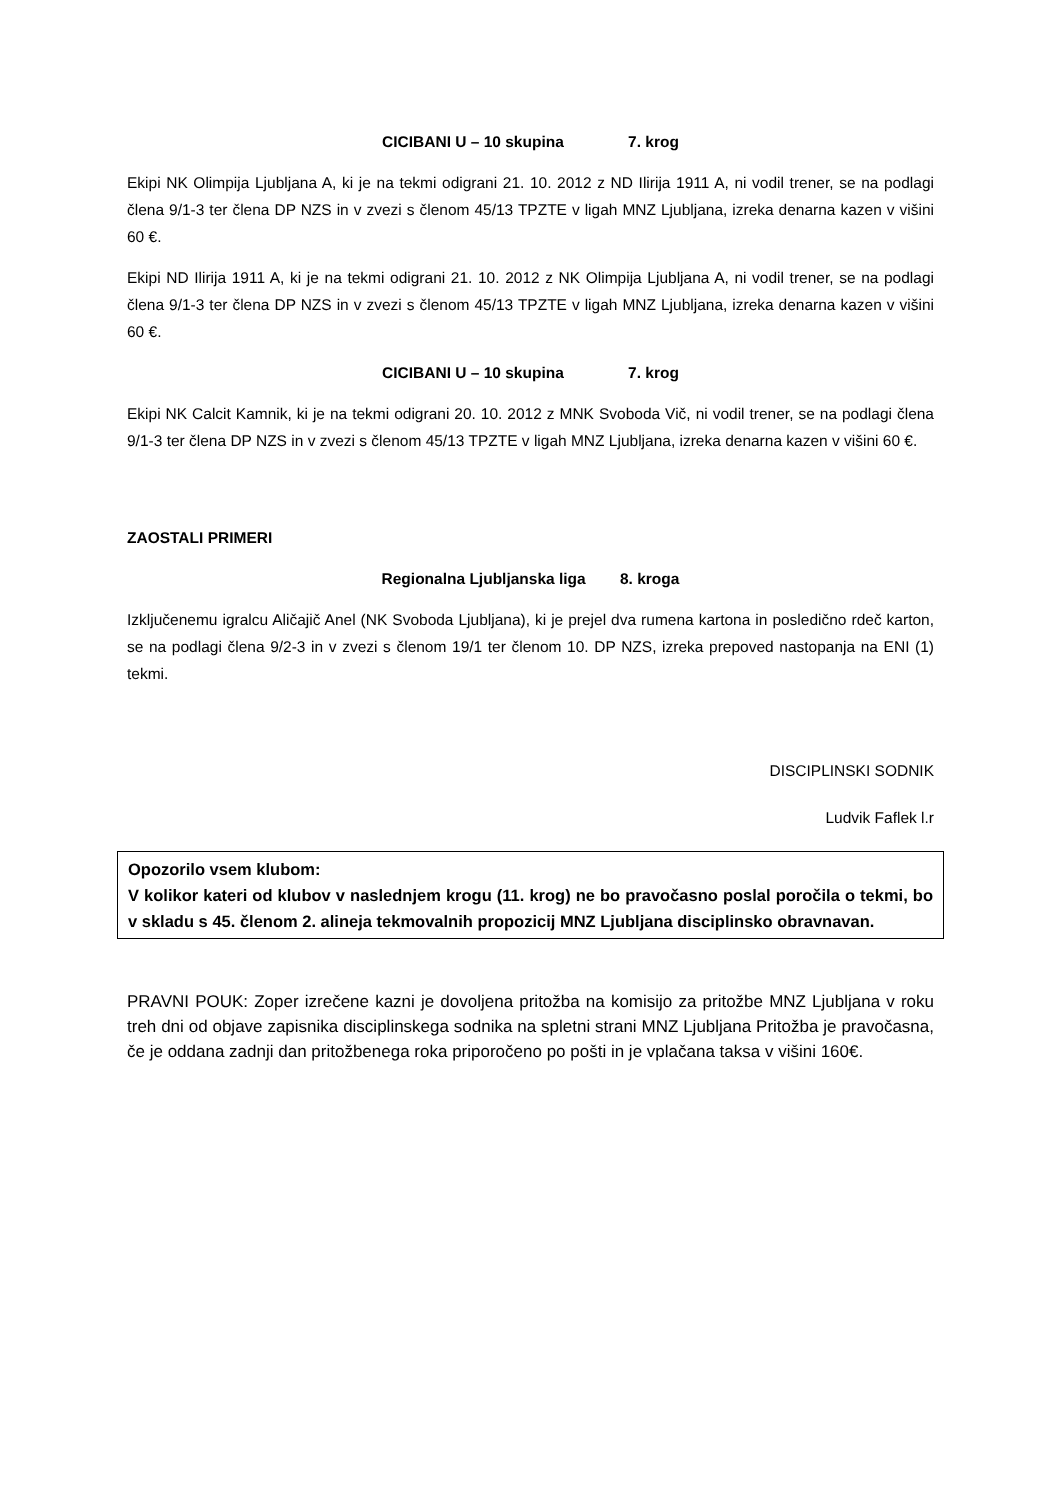CICIBANI U – 10 skupina 7. krog
Ekipi NK Olimpija Ljubljana A, ki je na tekmi odigrani 21. 10. 2012 z ND Ilirija 1911 A, ni vodil trener, se na podlagi člena 9/1-3 ter člena DP NZS in v zvezi s členom 45/13 TPZTE v ligah MNZ Ljubljana, izreka denarna kazen v višini 60 €.
Ekipi ND Ilirija 1911 A, ki je na tekmi odigrani 21. 10. 2012 z NK Olimpija Ljubljana A, ni vodil trener, se na podlagi člena 9/1-3 ter člena DP NZS in v zvezi s členom 45/13 TPZTE v ligah MNZ Ljubljana, izreka denarna kazen v višini 60 €.
CICIBANI U – 10 skupina 7. krog
Ekipi NK Calcit Kamnik, ki je na tekmi odigrani 20. 10. 2012 z MNK Svoboda Vič, ni vodil trener, se na podlagi člena 9/1-3 ter člena DP NZS in v zvezi s členom 45/13 TPZTE v ligah MNZ Ljubljana, izreka denarna kazen v višini 60 €.
ZAOSTALI PRIMERI
Regionalna Ljubljanska liga 8. kroga
Izključenemu igralcu Aličajič Anel (NK Svoboda Ljubljana), ki je prejel dva rumena kartona in posledično rdeč karton, se na podlagi člena 9/2-3 in v zvezi s členom 19/1 ter členom 10. DP NZS, izreka prepoved nastopanja na ENI (1) tekmi.
DISCIPLINSKI SODNIK
Ludvik Faflek l.r
Opozorilo vsem klubom:
V kolikor kateri od klubov v naslednjem krogu (11. krog) ne bo pravočasno poslal poročila o tekmi, bo v skladu s 45. členom 2. alineja tekmovalnih propozicij MNZ Ljubljana disciplinsko obravnavan.
PRAVNI POUK: Zoper izrečene kazni je dovoljena pritožba na komisijo za pritožbe MNZ Ljubljana v roku treh dni od objave zapisnika disciplinskega sodnika na spletni strani MNZ Ljubljana Pritožba je pravočasna, če je oddana zadnji dan pritožbenega roka priporočeno po pošti in je vplačana taksa v višini 160€.